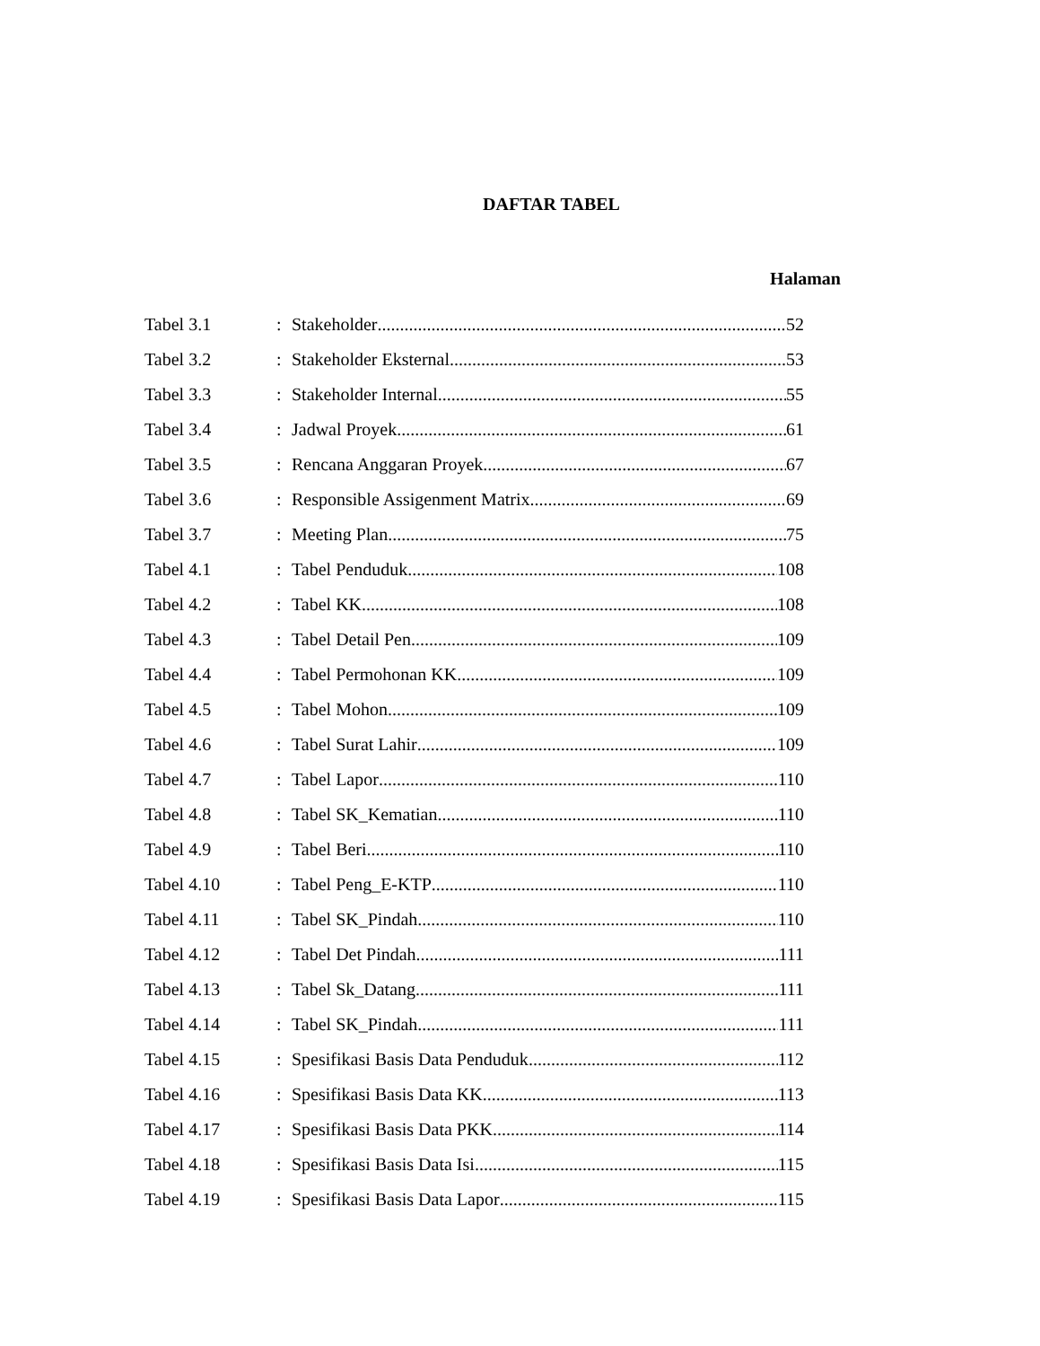DAFTAR TABEL
Halaman
Tabel 3.1
:
Stakeholder 52
Tabel 3.2
:
Stakeholder Eksternal 53
Tabel 3.3
:
Stakeholder Internal 55
Tabel 3.4
:
Jadwal Proyek 61
Tabel 3.5
:
Rencana Anggaran Proyek 67
Tabel 3.6
:
Responsible Assigenment Matrix 69
Tabel 3.7
:
Meeting Plan 75
Tabel 4.1
:
Tabel Penduduk 108
Tabel 4.2
:
Tabel KK 108
Tabel 4.3
:
Tabel Detail Pen 109
Tabel 4.4
:
Tabel Permohonan KK 109
Tabel 4.5
:
Tabel Mohon 109
Tabel 4.6
:
Tabel Surat Lahir 109
Tabel 4.7
:
Tabel Lapor 110
Tabel 4.8
:
Tabel SK_Kematian 110
Tabel 4.9
:
Tabel Beri 110
Tabel 4.10
:
Tabel Peng_E-KTP 110
Tabel 4.11
:
Tabel SK_Pindah 110
Tabel 4.12
:
Tabel Det Pindah 111
Tabel 4.13
:
Tabel Sk_Datang 111
Tabel 4.14
:
Tabel SK_Pindah 111
Tabel 4.15
:
Spesifikasi Basis Data Penduduk 112
Tabel 4.16
:
Spesifikasi Basis Data KK 113
Tabel 4.17
:
Spesifikasi Basis Data PKK 114
Tabel 4.18
:
Spesifikasi Basis Data Isi 115
Tabel 4.19
:
Spesifikasi Basis Data Lapor 115